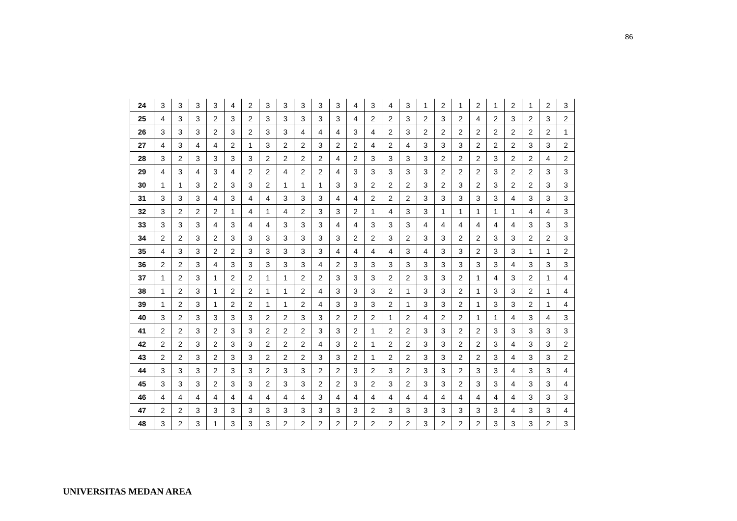86
| 24 | 3 | 3 | 3 | 3 | 4 | 2 | 3 | 3 | 3 | 3 | 3 | 4 | 3 | 4 | 3 | 1 | 2 | 1 | 2 | 1 | 2 | 1 | 2 | 3 |
| 25 | 4 | 3 | 3 | 2 | 3 | 2 | 3 | 3 | 3 | 3 | 3 | 4 | 2 | 2 | 3 | 2 | 3 | 2 | 4 | 2 | 3 | 2 | 3 | 2 |
| 26 | 3 | 3 | 3 | 2 | 3 | 2 | 3 | 3 | 4 | 4 | 4 | 3 | 4 | 2 | 3 | 2 | 2 | 2 | 2 | 2 | 2 | 2 | 2 | 1 |
| 27 | 4 | 3 | 4 | 4 | 2 | 1 | 3 | 2 | 2 | 3 | 2 | 2 | 4 | 2 | 4 | 3 | 3 | 3 | 2 | 2 | 2 | 3 | 3 | 2 |
| 28 | 3 | 2 | 3 | 3 | 3 | 3 | 2 | 2 | 2 | 2 | 4 | 2 | 3 | 3 | 3 | 3 | 2 | 2 | 2 | 3 | 2 | 2 | 4 | 2 |
| 29 | 4 | 3 | 4 | 3 | 4 | 2 | 2 | 4 | 2 | 2 | 4 | 3 | 3 | 3 | 3 | 3 | 2 | 2 | 2 | 3 | 2 | 2 | 3 | 3 |
| 30 | 1 | 1 | 3 | 2 | 3 | 3 | 2 | 1 | 1 | 1 | 3 | 3 | 2 | 2 | 2 | 3 | 2 | 3 | 2 | 3 | 2 | 2 | 3 | 3 |
| 31 | 3 | 3 | 3 | 4 | 3 | 4 | 4 | 3 | 3 | 3 | 4 | 4 | 2 | 2 | 2 | 3 | 3 | 3 | 3 | 3 | 4 | 3 | 3 | 3 |
| 32 | 3 | 2 | 2 | 2 | 1 | 4 | 1 | 4 | 2 | 3 | 3 | 2 | 1 | 4 | 3 | 3 | 1 | 1 | 1 | 1 | 1 | 4 | 4 | 3 |
| 33 | 3 | 3 | 3 | 4 | 3 | 4 | 4 | 3 | 3 | 3 | 4 | 4 | 3 | 3 | 3 | 4 | 4 | 4 | 4 | 4 | 4 | 3 | 3 | 3 |
| 34 | 2 | 2 | 3 | 2 | 3 | 3 | 3 | 3 | 3 | 3 | 3 | 2 | 2 | 3 | 2 | 3 | 3 | 2 | 2 | 3 | 3 | 2 | 2 | 3 |
| 35 | 4 | 3 | 3 | 2 | 2 | 3 | 3 | 3 | 3 | 3 | 4 | 4 | 4 | 4 | 3 | 4 | 3 | 3 | 2 | 3 | 3 | 1 | 1 | 2 |
| 36 | 2 | 2 | 3 | 4 | 3 | 3 | 3 | 3 | 3 | 4 | 2 | 3 | 3 | 3 | 3 | 3 | 3 | 3 | 3 | 3 | 4 | 3 | 3 | 3 |
| 37 | 1 | 2 | 3 | 1 | 2 | 2 | 1 | 1 | 2 | 2 | 3 | 3 | 3 | 2 | 2 | 3 | 3 | 2 | 1 | 4 | 3 | 2 | 1 | 4 |
| 38 | 1 | 2 | 3 | 1 | 2 | 2 | 1 | 1 | 2 | 4 | 3 | 3 | 3 | 2 | 1 | 3 | 3 | 2 | 1 | 3 | 3 | 2 | 1 | 4 |
| 39 | 1 | 2 | 3 | 1 | 2 | 2 | 1 | 1 | 2 | 4 | 3 | 3 | 3 | 2 | 1 | 3 | 3 | 2 | 1 | 3 | 3 | 2 | 1 | 4 |
| 40 | 3 | 2 | 3 | 3 | 3 | 3 | 2 | 2 | 3 | 3 | 2 | 2 | 2 | 1 | 2 | 4 | 2 | 2 | 1 | 1 | 4 | 3 | 4 | 3 |
| 41 | 2 | 2 | 3 | 2 | 3 | 3 | 2 | 2 | 2 | 3 | 3 | 2 | 1 | 2 | 2 | 3 | 3 | 2 | 2 | 3 | 3 | 3 | 3 | 3 |
| 42 | 2 | 2 | 3 | 2 | 3 | 3 | 2 | 2 | 2 | 4 | 3 | 2 | 1 | 2 | 2 | 3 | 3 | 2 | 2 | 3 | 4 | 3 | 3 | 2 |
| 43 | 2 | 2 | 3 | 2 | 3 | 3 | 2 | 2 | 2 | 3 | 3 | 2 | 1 | 2 | 2 | 3 | 3 | 2 | 2 | 3 | 4 | 3 | 3 | 2 |
| 44 | 3 | 3 | 3 | 2 | 3 | 3 | 2 | 3 | 3 | 2 | 2 | 3 | 2 | 3 | 2 | 3 | 3 | 2 | 3 | 3 | 4 | 3 | 3 | 4 |
| 45 | 3 | 3 | 3 | 2 | 3 | 3 | 2 | 3 | 3 | 2 | 2 | 3 | 2 | 3 | 2 | 3 | 3 | 2 | 3 | 3 | 4 | 3 | 3 | 4 |
| 46 | 4 | 4 | 4 | 4 | 4 | 4 | 4 | 4 | 4 | 3 | 4 | 4 | 4 | 4 | 4 | 4 | 4 | 4 | 4 | 4 | 4 | 3 | 3 | 3 |
| 47 | 2 | 2 | 3 | 3 | 3 | 3 | 3 | 3 | 3 | 3 | 3 | 3 | 2 | 3 | 3 | 3 | 3 | 3 | 3 | 3 | 4 | 3 | 3 | 4 |
| 48 | 3 | 2 | 3 | 1 | 3 | 3 | 3 | 2 | 2 | 2 | 2 | 2 | 2 | 2 | 2 | 3 | 2 | 2 | 2 | 3 | 3 | 3 | 2 | 3 |
UNIVERSITAS MEDAN AREA